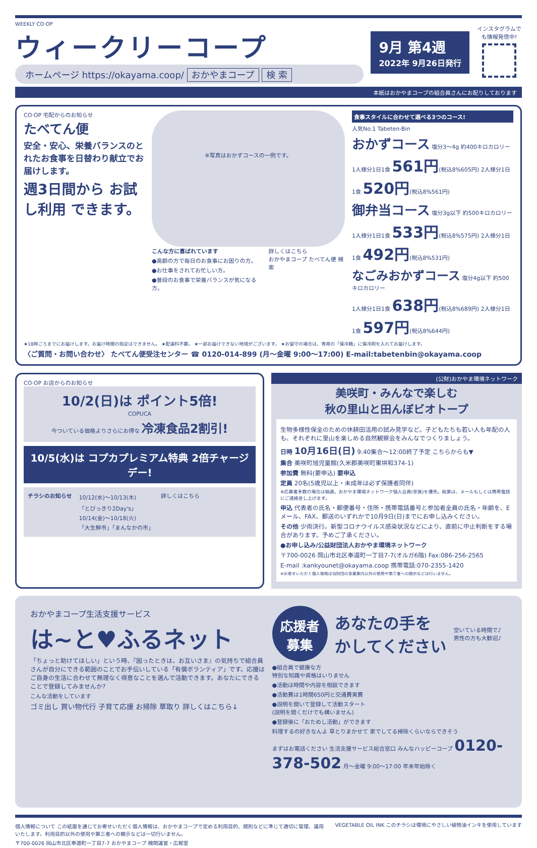WEEKLY CO·OP
ウィークリーコープ
ホームページ https://okayama.coop/ おかやまコープ 検 索
9月 第4週
2022年 9月26日発行
インスタグラムでも情報発信中!
本紙はおかやまコープの組合員さんにお配りしております
CO·OP 宅配からのお知らせ
たべてん便
安全・安心、栄養バランスのとれたお食事を日替わり献立でお届けします。
週3日間から お試し利用 できます。
※写真はおかずコースの一例です。
こんな方に喜ばれています
●高齢の方で毎日のお食事にお困りの方。
●お仕事をされてお忙しい方。
●普段のお食事で栄養バランスが気になる方。
詳しくはこちら
おかやまコープ たべてん便 検索
食事スタイルに合わせて選べる3つのコース!
人気No.1 Tabeten-Bin
おかずコース 塩分3～4g 約400キロカロリー
1人様分1日1食 561円(税込8%605円) 2人様分1日1食 520円(税込8%561円)
御弁当コース 塩分3g以下 約500キロカロリー
1人様分1日1食 533円(税込8%575円) 2人様分1日1食 492円(税込8%531円)
なごみおかずコース 塩分4g以下 約500キロカロリー
1人様分1日1食 638円(税込8%689円) 2人様分1日1食 597円(税込8%644円)
★18時ごろまでにお届けします。お届け時間の指定はできません。 ★配達料不要。 ★一部お届けできない地域がございます。 ★お留守の場合は、専用の「保冷箱」に保冷剤を入れてお届けします。
〈ご質問・お問い合わせ〉 たべてん便受注センター ☎ 0120-014-899 (月～金曜 9:00～17:00) E-mail:tabetenbin@okayama.coop
CO·OP お店からのお知らせ
10/2(日)は ポイント5倍!
COPUCA
今ついている価格よりさらにお得な 冷凍食品2割引!
10/5(水)は コプカプレミアム特典 2倍チャージデー!
チラシのお知らせ
10/12(水)～10/13(木)
「とびっきり2Day's」
10/14(金)～10/18(火)
「大生鮮市」「まんなかの市」
詳しくはこちら
(公財)おかやま環境ネットワーク
美咲町・みんなで楽しむ
秋の里山と田んぼビオトープ
生物多様性保全のための休耕田活用の試み見学など。子どもたちも若い人も年配の人も、それぞれに里山を楽しめる自然観察会をみんなでつくりましょう。
日時 10月16日(日) 9:40集合～12:00終了予定 こちらからも▼
集合 美咲町旭児童館(久米郡美咲町東垪和374-1)
参加費 無料(要申込) 要申込
定員 20名(5歳児以上・未成年は必ず保護者同伴)
※応募者多数の場合は抽選。おかやま環境ネットワーク個人会員(家族)を優先。結果は、メールもしくは携帯電話にご連絡差し上げます。
申込 代表者の氏名・郵便番号・住所・携帯電話番号と参加者全員の氏名・年齢を、Eメール、FAX、郵送のいずれかで10月9日(日)までにお申し込みください。
その他 少雨決行。新型コロナウイルス感染状況などにより、直前に中止判断をする場合があります。予めご了承ください。
●お申し込み/公益財団法人おかやま環境ネットワーク
〒700-0026 岡山市北区奉還町一丁目7-7(オルガ6階) Fax:086-256-2565
E-mail :kankyounet@okayama.coop 携帯電話:070-2355-1420
※お寄せいただく個人情報は当財団の事業案内以外の使用や第三者への開示などは行いません。
おかやまコープ生活支援サービス
は~と♥ふるネット
「ちょっと助けてほしい」という時、『困ったときは、お互いさま』の気持ちで組合員さんが自分にできる範囲のことでお手伝いしている「有償ボランティア」です。応援はご自身の生活に合わせて無理なく得意なことを選んで活動できます。あなたにできることで登録してみませんか?
こんな活動をしています
ゴミ出し 買い物代行 子育て応援 お掃除 草取り 詳しくはこちら↓
応援者
募集
あなたの手を
かしてください 空いている時間で♪
男性の方も大歓迎♪
●組合員で健康な方
特別な知識や資格はいりません
●活動は時間や内容を相談できます
●活動費は1時間650円と交通費実費
●説明を聞いて登録して活動スタート
(説明を聞くだけでも構いません)
●登録後に「おためし活動」ができます
料理するの好きなんよ 草とりまかせて 家でしてる掃除くらいならできそう
まずはお電話ください 生活支援サービス総合窓口 みんなハッピーコープ 0120-378-502 月～金曜 9:00～17:00 年末年始除く
個人情報について この紙面を通じてお寄せいただく個人情報は、おかやまコープで定める利用目的、規則などに準じて適切に管理、運用いたします。利用目的以外の使用や第三者への開示などは一切行いません。
〒700-0026 岡山市北区奉還町一丁目7-7 おかやまコープ 機関運営・広報室
VEGETABLE OIL INK このチラシは環境にやさしい植物油インキを使用しています